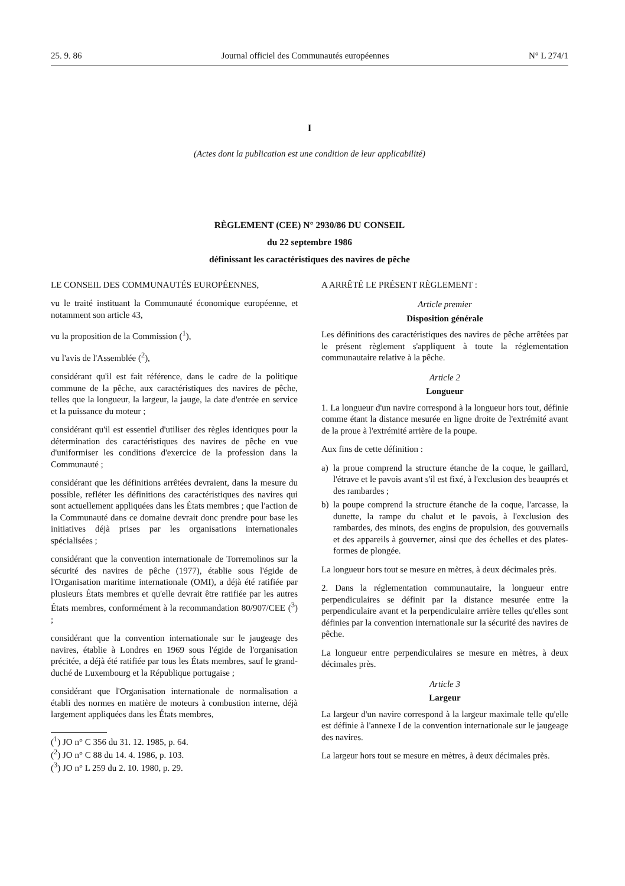25. 9. 86 Journal officiel des Communautés européennes N° L 274/1
I
(Actes dont la publication est une condition de leur applicabilité)
RÈGLEMENT (CEE) N° 2930/86 DU CONSEIL
du 22 septembre 1986
définissant les caractéristiques des navires de pêche
LE CONSEIL DES COMMUNAUTÉS EUROPÉENNES,
vu le traité instituant la Communauté économique européenne, et notamment son article 43,
vu la proposition de la Commission (<sup>1</sup>),
vu l'avis de l'Assemblée (<sup>2</sup>),
considérant qu'il est fait référence, dans le cadre de la politique commune de la pêche, aux caractéristiques des navires de pêche, telles que la longueur, la largeur, la jauge, la date d'entrée en service et la puissance du moteur ;
considérant qu'il est essentiel d'utiliser des règles identiques pour la détermination des caractéristiques des navires de pêche en vue d'uniformiser les conditions d'exercice de la profession dans la Communauté ;
considérant que les définitions arrêtées devraient, dans la mesure du possible, refléter les définitions des caractéristiques des navires qui sont actuellement appliquées dans les États membres ; que l'action de la Communauté dans ce domaine devrait donc prendre pour base les initiatives déjà prises par les organisations internationales spécialisées ;
considérant que la convention internationale de Torremolinos sur la sécurité des navires de pêche (1977), établie sous l'égide de l'Organisation maritime internationale (OMI), a déjà été ratifiée par plusieurs États membres et qu'elle devrait être ratifiée par les autres États membres, conformément à la recommandation 80/907/CEE (<sup>3</sup>) ;
considérant que la convention internationale sur le jaugeage des navires, établie à Londres en 1969 sous l'égide de l'organisation précitée, a déjà été ratifiée par tous les États membres, sauf le grand-duché de Luxembourg et la République portugaise ;
considérant que l'Organisation internationale de normalisation a établi des normes en matière de moteurs à combustion interne, déjà largement appliquées dans les États membres,
(<sup>1</sup>) JO n° C 356 du 31. 12. 1985, p. 64.
(<sup>2</sup>) JO n° C 88 du 14. 4. 1986, p. 103.
(<sup>3</sup>) JO n° L 259 du 2. 10. 1980, p. 29.
A ARRÊTÉ LE PRÉSENT RÈGLEMENT :
Article premier
Disposition générale
Les définitions des caractéristiques des navires de pêche arrêtées par le présent règlement s'appliquent à toute la réglementation communautaire relative à la pêche.
Article 2
Longueur
1. La longueur d'un navire correspond à la longueur hors tout, définie comme étant la distance mesurée en ligne droite de l'extrémité avant de la proue à l'extrémité arrière de la poupe.
Aux fins de cette définition :
a) la proue comprend la structure étanche de la coque, le gaillard, l'étrave et le pavois avant s'il est fixé, à l'exclusion des beauprés et des rambardes ;
b) la poupe comprend la structure étanche de la coque, l'arcasse, la dunette, la rampe du chalut et le pavois, à l'exclusion des rambardes, des minots, des engins de propulsion, des gouvernails et des appareils à gouverner, ainsi que des échelles et des plates-formes de plongée.
La longueur hors tout se mesure en mètres, à deux décimales près.
2. Dans la réglementation communautaire, la longueur entre perpendiculaires se définit par la distance mesurée entre la perpendiculaire avant et la perpendiculaire arrière telles qu'elles sont définies par la convention internationale sur la sécurité des navires de pêche.
La longueur entre perpendiculaires se mesure en mètres, à deux décimales près.
Article 3
Largeur
La largeur d'un navire correspond à la largeur maximale telle qu'elle est définie à l'annexe I de la convention internationale sur le jaugeage des navires.
La largeur hors tout se mesure en mètres, à deux décimales près.